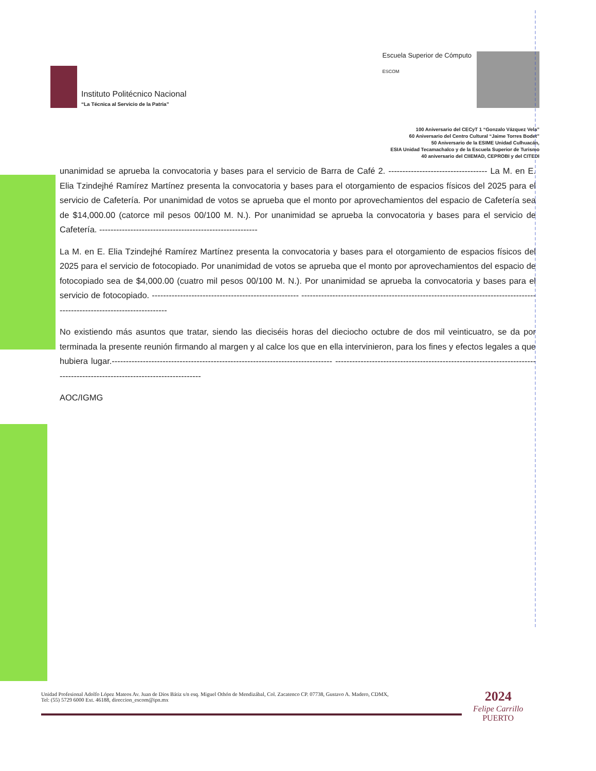Instituto Politécnico Nacional
“La Técnica al Servicio de la Patria”
Escuela Superior de Cómputo
ESCOM
100 Aniversario del CECyT 1 “Gonzalo Vázquez Vela”
60 Aniversario del Centro Cultural “Jaime Torres Bodet”
50 Aniversario de la ESIME Unidad Culhuacán,
ESIA Unidad Tecamachalco y de la Escuela Superior de Turismo
40 aniversario del CIIEMAD, CEPROBI y del CITEDI
unanimidad se aprueba la convocatoria y bases para el servicio de Barra de Café 2. ----------------------------------- La M. en E. Elia Tzindejhé Ramírez Martínez presenta la convocatoria y bases para el otorgamiento de espacios físicos del 2025 para el servicio de Cafetería. Por unanimidad de votos se aprueba que el monto por aprovechamientos del espacio de Cafetería sea de $14,000.00 (catorce mil pesos 00/100 M. N.). Por unanimidad se aprueba la convocatoria y bases para el servicio de Cafetería. --------------------------------------------------------
La M. en E. Elia Tzindejhé Ramírez Martínez presenta la convocatoria y bases para el otorgamiento de espacios físicos del 2025 para el servicio de fotocopiado. Por unanimidad de votos se aprueba que el monto por aprovechamientos del espacio de fotocopiado sea de $4,000.00 (cuatro mil pesos 00/100 M. N.). Por unanimidad se aprueba la convocatoria y bases para el servicio de fotocopiado. ---------------------------------------------------- -------------------------------------------------------------------------------------------------------------------------
No existiendo más asuntos que tratar, siendo las dieciséis horas del dieciocho octubre de dos mil veinticuatro, se da por terminada la presente reunión firmando al margen y al calce los que en ella intervinieron, para los fines y efectos legales a que hubiera lugar.------------------------------------------------------------------------------ -------------------------------------------------------------------------------------------------------------------------
AOC/IGMG
Unidad Profesional Adolfo López Mateos Av. Juan de Dios Bátiz s/n esq. Miguel Othón de Mendizábal, Col. Zacatenco CP. 07738, Gustavo A. Madero, CDMX,
Tel: (55) 5729 6000 Ext. 46188, direccion_escom@ipn.mx
2024
Felipe Carrillo
PUERTO